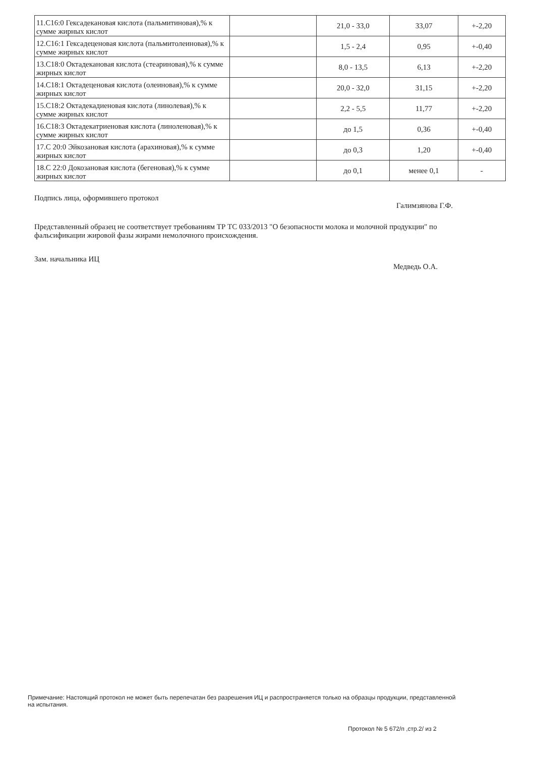| 11.С16:0 Гексадекановая кислота (пальмитиновая),% к сумме жирных кислот | | 21,0 - 33,0 | 33,07 | +-2,20 |
| 12.С16:1 Гексадеценовая кислота (пальмитолеиновая),% к сумме жирных кислот | | 1,5 - 2,4 | 0,95 | +-0,40 |
| 13.С18:0 Октадекановая кислота (стеариновая),% к сумме жирных кислот | | 8,0 - 13,5 | 6,13 | +-2,20 |
| 14.С18:1 Октадеценовая кислота (олеиновая),% к сумме жирных кислот | | 20,0 - 32,0 | 31,15 | +-2,20 |
| 15.С18:2 Октадекадиеновая кислота (линолевая),% к сумме жирных кислот | | 2,2 - 5,5 | 11,77 | +-2,20 |
| 16.С18:3 Октадекатриеновая кислота (линоленовая),% к сумме жирных кислот | | до 1,5 | 0,36 | +-0,40 |
| 17.С 20:0 Эйкозановая кислота (арахиновая),% к сумме жирных кислот | | до 0,3 | 1,20 | +-0,40 |
| 18.С 22:0 Докозановая кислота (бегеновая),% к сумме жирных кислот | | до 0,1 | менее 0,1 | - |
Подпись лица, оформившего протокол
Галимзянова Г.Ф.
Представленный образец не соответствует требованиям ТР ТС 033/2013 "О безопасности молока и молочной продукции" по фальсификации жировой фазы жирами немолочного происхождения.
Зам. начальника ИЦ
Медведь О.А.
Примечание: Настоящий протокол не может быть перепечатан без разрешения ИЦ и распространяется только на образцы продукции, представленной на испытания.
Протокол № 5 672/п ,стр.2/ из 2